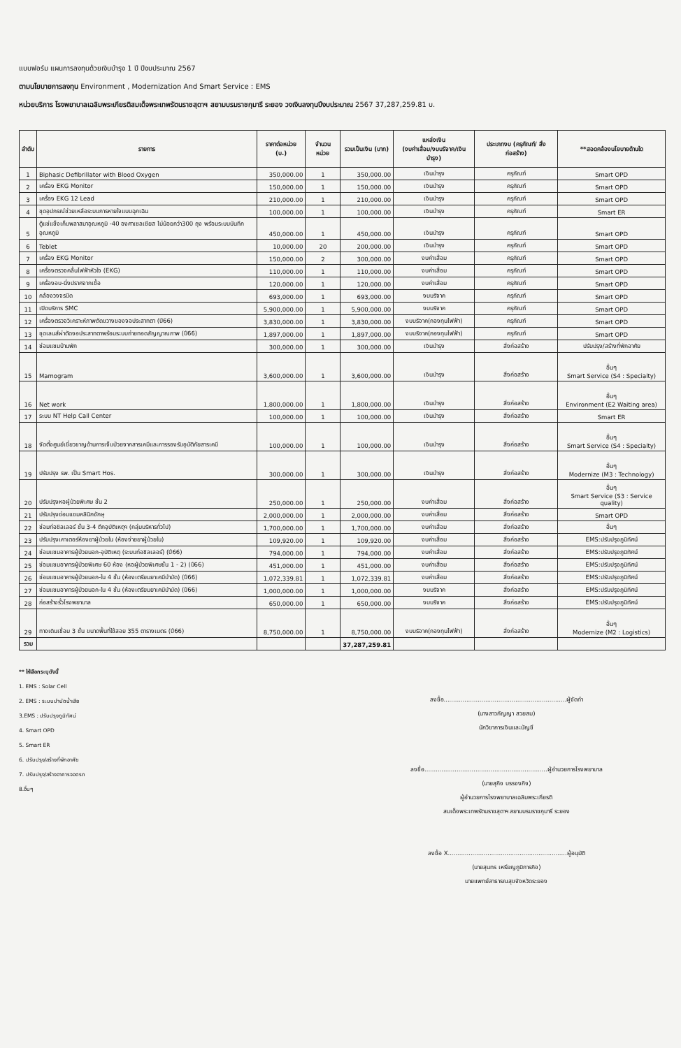แบบฟอร์ม แผนการลงทุนด้วยเงินบำรุง 1 ปี ปีงบประมาณ 2567
ตามนโยบายการลงทุน Environment , Modernization And Smart Service : EMS
หน่วยบริการ โรงพยาบาลเฉลิมพระเกียรติสมเด็จพระเทพรัตนราชสุดาฯ สยามบรมราชกุมารี ระยอง วงเงินลงทุนปีงบประมาณ 2567 37,287,259.81 บ.
| ลำดับ | รายการ | ราคาต่อหน่วย (บ.) | จำนวน หน่วย | รวมเป็นเงิน (บาท) | แหล่งเงิน (งบค่าเสื่อม/งบบริจาค/เงินบำรุง) | ประเภทงบ (ครุภัณฑ์/ สิ่งก่อสร้าง) | **สอดคล้องนโยบายด้านใด |
| --- | --- | --- | --- | --- | --- | --- | --- |
| 1 | Biphasic Defibrillator with Blood Oxygen | 350,000.00 | 1 | 350,000.00 | เงินบำรุง | ครุภัณฑ์ | Smart OPD |
| 2 | เครื่อง EKG Monitor | 150,000.00 | 1 | 150,000.00 | เงินบำรุง | ครุภัณฑ์ | Smart OPD |
| 3 | เครื่อง EKG 12 Lead | 210,000.00 | 1 | 210,000.00 | เงินบำรุง | ครุภัณฑ์ | Smart OPD |
| 4 | ชุดอุปกรณ์ช่วยเหลือระบบการหายใจแบบฉุกเฉิน | 100,000.00 | 1 | 100,000.00 | เงินบำรุง | ครุภัณฑ์ | Smart ER |
| 5 | ตู้แช่แข็งเก็บพลาสมาอุณหภูมิ -40 องศาเซลเซียส ไม่น้อยกว่า300 ถุง พร้อมระบบบันทึกอุณหภูมิ | 450,000.00 | 1 | 450,000.00 | เงินบำรุง | ครุภัณฑ์ | Smart OPD |
| 6 | Teblet | 10,000.00 | 20 | 200,000.00 | เงินบำรุง | ครุภัณฑ์ | Smart OPD |
| 7 | เครื่อง EKG Monitor | 150,000.00 | 2 | 300,000.00 | งบค่าเสื่อม | ครุภัณฑ์ | Smart OPD |
| 8 | เครื่องตรวจคลื่นไฟฟ้าหัวใจ (EKG) | 110,000.00 | 1 | 110,000.00 | งบค่าเสื่อม | ครุภัณฑ์ | Smart OPD |
| 9 | เครื่องอบ-นึ่งปราศจากเชื้อ | 120,000.00 | 1 | 120,000.00 | งบค่าเสื่อม | ครุภัณฑ์ | Smart OPD |
| 10 | กล้องวงจรปิด | 693,000.00 | 1 | 693,000.00 | งบบริจาค | ครุภัณฑ์ | Smart OPD |
| 11 | เปิดบริการ SMC | 5,900,000.00 | 1 | 5,900,000.00 | งบบริจาค | ครุภัณฑ์ | Smart OPD |
| 12 | เครื่องตรวจวิเคราะห์ภาพตัดขวางของจอประสาทตา (ปี66) | 3,830,000.00 | 1 | 3,830,000.00 | งบบริจาค(กองทุนไฟฟ้า) | ครุภัณฑ์ | Smart OPD |
| 13 | ชุดเลนส์ผ่าตัดจอประสาทตาพร้อมระบบถ่ายทอดสัญญาณภาพ (ปี66) | 1,897,000.00 | 1 | 1,897,000.00 | งบบริจาค(กองทุนไฟฟ้า) | ครุภัณฑ์ | Smart OPD |
| 14 | ซ่อมแซมบ้านพัก | 300,000.00 | 1 | 300,000.00 | เงินบำรุง | สิ่งก่อสร้าง | ปรับปรุง/สร้างที่พักอาศัย |
| 15 | Mamogram | 3,600,000.00 | 1 | 3,600,000.00 | เงินบำรุง | สิ่งก่อสร้าง | อื่นๆ Smart Service (S4 : Specialty) |
| 16 | Net work | 1,800,000.00 | 1 | 1,800,000.00 | เงินบำรุง | สิ่งก่อสร้าง | อื่นๆ Environment (E2 Waiting area) |
| 17 | ระบบ NT Help Call Center | 100,000.00 | 1 | 100,000.00 | เงินบำรุง | สิ่งก่อสร้าง | Smart ER |
| 18 | จัดตั้งศูนย์เชี่ยวชาญด้านการเจ็บป่วยจากสารเคมีและการรองรับอุบัติภัยสารเคมี | 100,000.00 | 1 | 100,000.00 | เงินบำรุง | สิ่งก่อสร้าง | อื่นๆ Smart Service (S4 : Specialty) |
| 19 | ปรับปรุง รพ. เป็น Smart Hos. | 300,000.00 | 1 | 300,000.00 | เงินบำรุง | สิ่งก่อสร้าง | อื่นๆ Modernize (M3 : Technology) |
| 20 | ปรับปรุงหอผู้ป่วยพิเศษ ชั้น 2 | 250,000.00 | 1 | 250,000.00 | งบค่าเสื่อม | สิ่งก่อสร้าง | อื่นๆ Smart Service (S3 : Service quality) |
| 21 | ปรับปรุงซ่อมแซมคลินิกจักษุ | 2,000,000.00 | 1 | 2,000,000.00 | งบค่าเสื่อม | สิ่งก่อสร้าง | Smart OPD |
| 22 | ซ่อมท่อชิลเลอร์ ชั้น 3-4 ตึกอุบัติเหตุฯ (กลุ่มบริหารทั่วไป) | 1,700,000.00 | 1 | 1,700,000.00 | งบค่าเสื่อม | สิ่งก่อสร้าง | อื่นๆ |
| 23 | ปรับปรุงเคาเตอร์ห้องยาผู้ป่วยใน (ห้องจ่ายยาผู้ป่วยใน) | 109,920.00 | 1 | 109,920.00 | งบค่าเสื่อม | สิ่งก่อสร้าง | EMS:ปรับปรุงภูมิทัศน์ |
| 24 | ซ่อมแซมอาคารผู้ป่วยนอก-อุบัติเหตุ (ระบบท่อชิลเลอร์) (ปี66) | 794,000.00 | 1 | 794,000.00 | งบค่าเสื่อม | สิ่งก่อสร้าง | EMS:ปรับปรุงภูมิทัศน์ |
| 25 | ซ่อมแซมอาคารผู้ป่วยพิเศษ 60 ห้อง (หอผู้ป่วยพิเศษชั้น 1 - 2) (ปี66) | 451,000.00 | 1 | 451,000.00 | งบค่าเสื่อม | สิ่งก่อสร้าง | EMS:ปรับปรุงภูมิทัศน์ |
| 26 | ซ่อมแซมอาคารผู้ป่วยนอก-ใน 4 ชั้น (ห้องเตรียมยาเคมีบำบัด) (ปี66) | 1,072,339.81 | 1 | 1,072,339.81 | งบค่าเสื่อม | สิ่งก่อสร้าง | EMS:ปรับปรุงภูมิทัศน์ |
| 27 | ซ่อมแซมอาคารผู้ป่วยนอก-ใน 4 ชั้น (ห้องเตรียมยาเคมีบำบัด) (ปี66) | 1,000,000.00 | 1 | 1,000,000.00 | งบบริจาค | สิ่งก่อสร้าง | EMS:ปรับปรุงภูมิทัศน์ |
| 28 | ก่อสร้างรั้วโรงพยาบาล | 650,000.00 | 1 | 650,000.00 | งบบริจาค | สิ่งก่อสร้าง | EMS:ปรับปรุงภูมิทัศน์ |
| 29 | ทางเดินเชื่อม 3 ชั้น ขนาดพื้นที่ใช้สอย 355 ตารางเมตร (ปี66) | 8,750,000.00 | 1 | 8,750,000.00 | งบบริจาค(กองทุนไฟฟ้า) | สิ่งก่อสร้าง | อื่นๆ Modernize (M2 : Logistics) |
| รวม | | | | 37,287,259.81 | | | |
** ให้เลือกระบุดังนี้
1. EMS : Solar Cell
2. EMS : ระบบบำบัดน้ำเสีย
3.EMS : ปรับปรุงภูมิทัศน์
4. Smart OPD
5. Smart ER
6. ปรับปรุง/สร้างที่พักอาศัย
7. ปรับปรุง/สร้างอาคารจอดรถ
8.อื่นๆ
ลงชื่อ.................................................................ผู้จัดทำ
(นางสาวกัญญา สวยสม)
นักวิชาการเงินและบัญชี
ลงชื่อ.................................................................ผู้อำนวยการโรงพยาบาล
(นายสุกิจ บรรจงกิจ)
ผู้อำนวยการโรงพยาบาลเฉลิมพระเกียรติ
สมเด็จพระเทพรัตนราชสุดาฯ สยามบรมราชกุมารี ระยอง
ลงชื่อ X...............................................................ผู้อนุมัติ
(นายสุนทร เหรียญภูมิการกิจ)
นายแพทย์สาธารณสุขจังหวัดระยอง